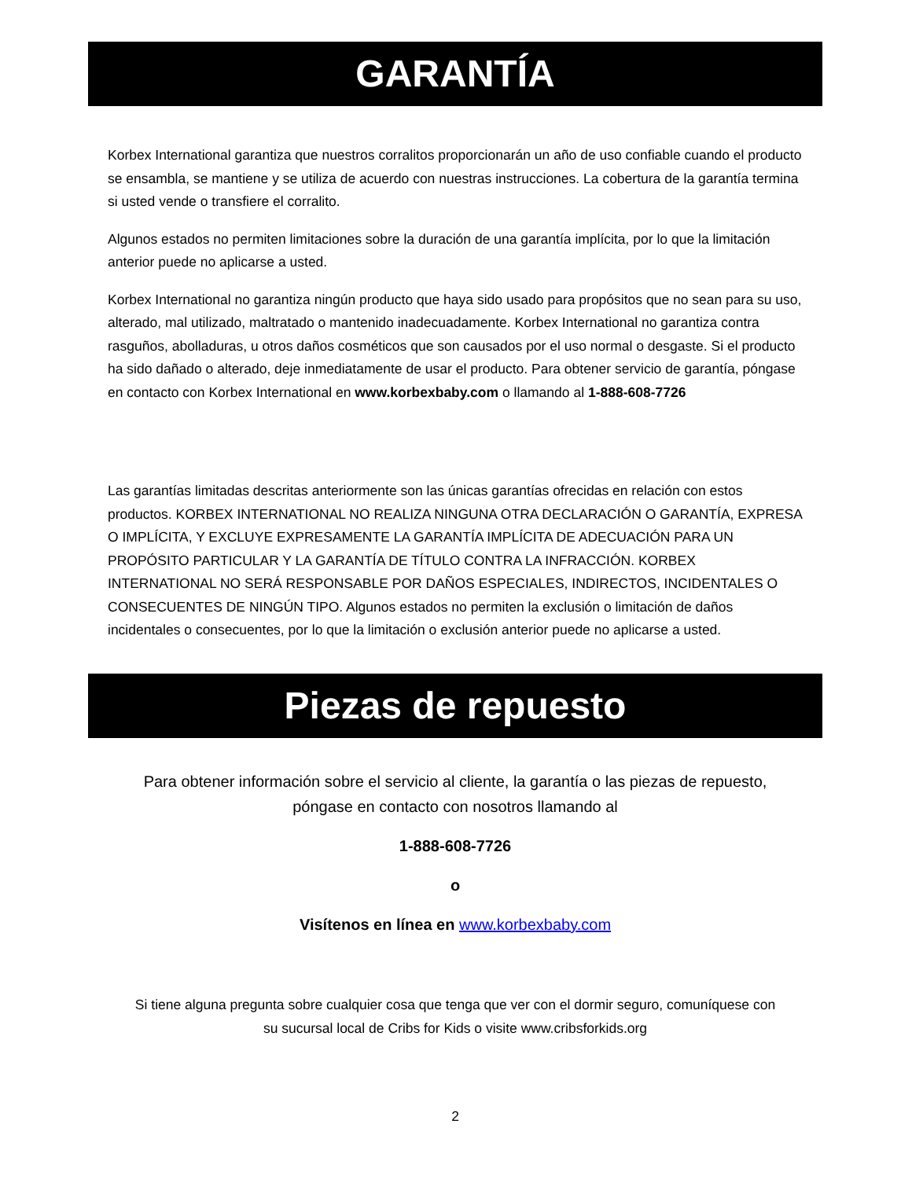GARANTÍA
Korbex International garantiza que nuestros corralitos proporcionarán un año de uso confiable cuando el producto se ensambla, se mantiene y se utiliza de acuerdo con nuestras instrucciones. La cobertura de la garantía termina si usted vende o transfiere el corralito.
Algunos estados no permiten limitaciones sobre la duración de una garantía implícita, por lo que la limitación anterior puede no aplicarse a usted.
Korbex International no garantiza ningún producto que haya sido usado para propósitos que no sean para su uso, alterado, mal utilizado, maltratado o mantenido inadecuadamente. Korbex International no garantiza contra rasguños, abolladuras, u otros daños cosméticos que son causados por el uso normal o desgaste. Si el producto ha sido dañado o alterado, deje inmediatamente de usar el producto. Para obtener servicio de garantía, póngase en contacto con Korbex International en www.korbexbaby.com o llamando al 1-888-608-7726
Las garantías limitadas descritas anteriormente son las únicas garantías ofrecidas en relación con estos productos. KORBEX INTERNATIONAL NO REALIZA NINGUNA OTRA DECLARACIÓN O GARANTÍA, EXPRESA O IMPLÍCITA, Y EXCLUYE EXPRESAMENTE LA GARANTÍA IMPLÍCITA DE ADECUACIÓN PARA UN PROPÓSITO PARTICULAR Y LA GARANTÍA DE TÍTULO CONTRA LA INFRACCIÓN. KORBEX INTERNATIONAL NO SERÁ RESPONSABLE POR DAÑOS ESPECIALES, INDIRECTOS, INCIDENTALES O CONSECUENTES DE NINGÚN TIPO. Algunos estados no permiten la exclusión o limitación de daños incidentales o consecuentes, por lo que la limitación o exclusión anterior puede no aplicarse a usted.
Piezas de repuesto
Para obtener información sobre el servicio al cliente, la garantía o las piezas de repuesto,
póngase en contacto con nosotros llamando al
1-888-608-7726
o
Visítenos en línea en www.korbexbaby.com
Si tiene alguna pregunta sobre cualquier cosa que tenga que ver con el dormir seguro, comuníquese con
su sucursal local de Cribs for Kids o visite www.cribsforkids.org
2